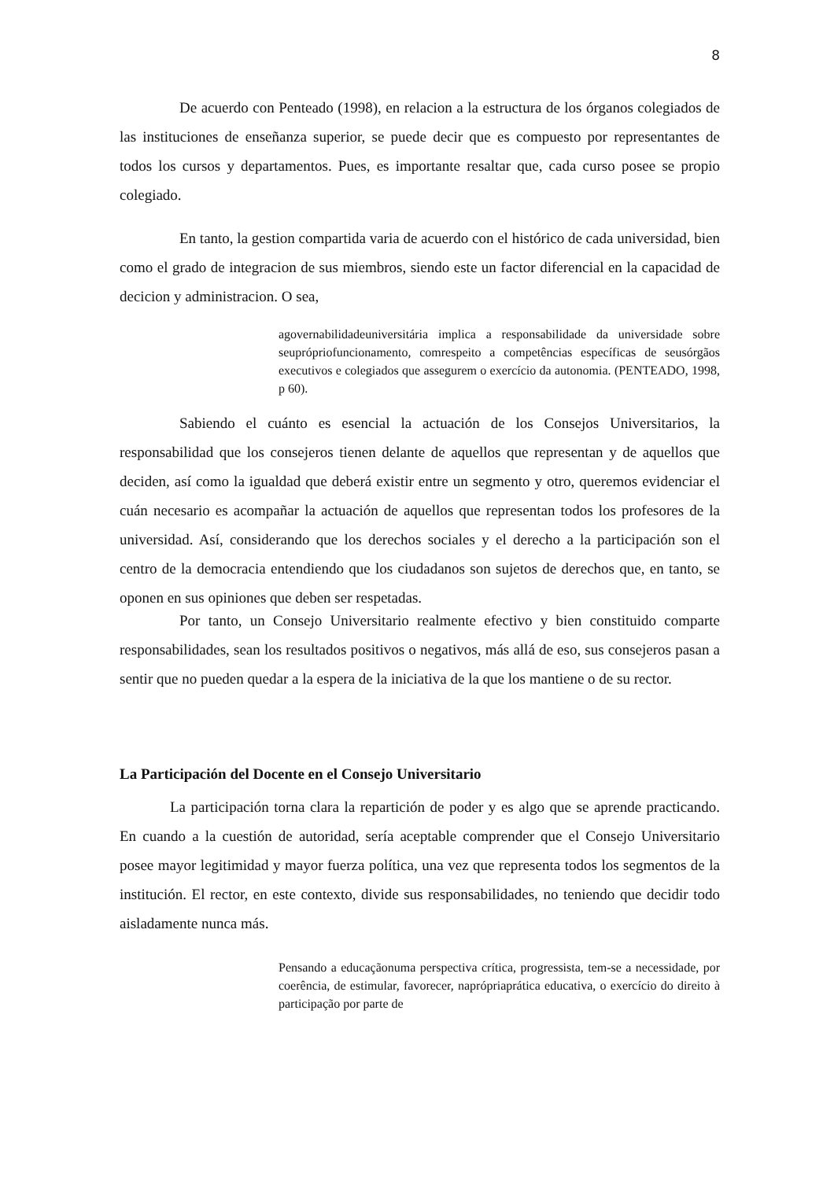8
De acuerdo con Penteado (1998), en relacion a la estructura de los órganos colegiados de las instituciones de enseñanza superior, se puede decir que es compuesto por representantes de todos los cursos y departamentos. Pues, es importante resaltar que, cada curso posee se propio colegiado.
En tanto, la gestion compartida varia de acuerdo con el histórico de cada universidad, bien como el grado de integracion de sus miembros, siendo este un factor diferencial en la capacidad de decicion y administracion. O sea,
agovernabilidadeuniversitária implica a responsabilidade da universidade sobre seuprópriofuncionamento, comrespeito a competências específicas de seusórgãos executivos e colegiados que assegurem o exercício da autonomia. (PENTEADO, 1998, p 60).
Sabiendo el cuánto es esencial la actuación de los Consejos Universitarios, la responsabilidad que los consejeros tienen delante de aquellos que representan y de aquellos que deciden, así como la igualdad que deberá existir entre un segmento y otro, queremos evidenciar el cuán necesario es acompañar la actuación de aquellos que representan todos los profesores de la universidad. Así, considerando que los derechos sociales y el derecho a la participación son el centro de la democracia entendiendo que los ciudadanos son sujetos de derechos que, en tanto, se oponen en sus opiniones que deben ser respetadas.
Por tanto, un Consejo Universitario realmente efectivo y bien constituido comparte responsabilidades, sean los resultados positivos o negativos, más allá de eso, sus consejeros pasan a sentir que no pueden quedar a la espera de la iniciativa de la que los mantiene o de su rector.
La Participación del Docente en el Consejo Universitario
La participación torna clara la repartición de poder y es algo que se aprende practicando. En cuando a la cuestión de autoridad, sería aceptable comprender que el Consejo Universitario posee mayor legitimidad y mayor fuerza política, una vez que representa todos los segmentos de la institución. El rector, en este contexto, divide sus responsabilidades, no teniendo que decidir todo aisladamente nunca más.
Pensando a educaçãonuma perspectiva crítica, progressista, tem-se a necessidade, por coerência, de estimular, favorecer, naprópriaprática educativa, o exercício do direito à participação por parte de